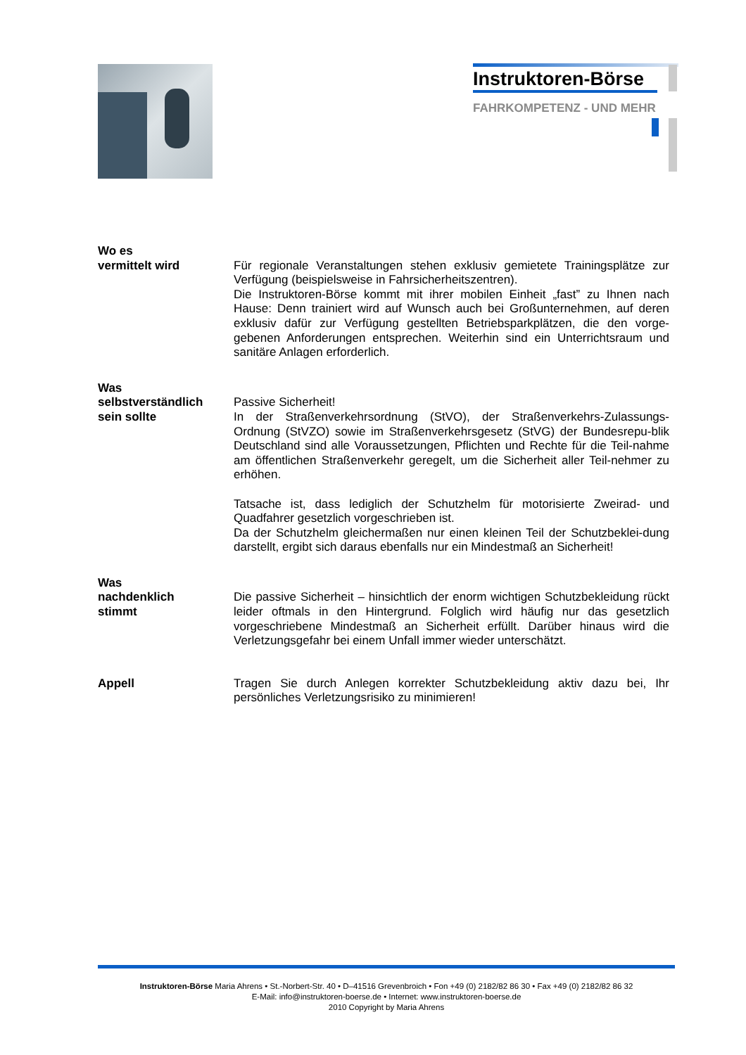Instruktoren-Börse
FAHRKOMPETENZ - UND MEHR
Wo es
vermittelt wird
Für regionale Veranstaltungen stehen exklusiv gemietete Trainingsplätze zur Verfügung (beispielsweise in Fahrsicherheitszentren).
Die Instruktoren-Börse kommt mit ihrer mobilen Einheit „fast” zu Ihnen nach Hause: Denn trainiert wird auf Wunsch auch bei Großunternehmen, auf deren exklusiv dafür zur Verfügung gestellten Betriebsparkplätzen, die den vorge-gebenen Anforderungen entsprechen. Weiterhin sind ein Unterrichtsraum und sanitäre Anlagen erforderlich.
Was
selbstverständlich
sein sollte
Passive Sicherheit!
In der Straßenverkehrsordnung (StVO), der Straßenverkehrs-Zulassungs-Ordnung (StVZO) sowie im Straßenverkehrsgesetz (StVG) der Bundesrepu-blik Deutschland sind alle Voraussetzungen, Pflichten und Rechte für die Teil-nahme am öffentlichen Straßenverkehr geregelt, um die Sicherheit aller Teil-nehmer zu erhöhen.
Tatsache ist, dass lediglich der Schutzhelm für motorisierte Zweirad- und Quadfahrer gesetzlich vorgeschrieben ist.
Da der Schutzhelm gleichermaßen nur einen kleinen Teil der Schutzbeklei-dung darstellt, ergibt sich daraus ebenfalls nur ein Mindestmaß an Sicherheit!
Was
nachdenklich
stimmt
Die passive Sicherheit – hinsichtlich der enorm wichtigen Schutzbekleidung rückt leider oftmals in den Hintergrund. Folglich wird häufig nur das gesetzlich vorgeschriebene Mindestmaß an Sicherheit erfüllt. Darüber hinaus wird die Verletzungsgefahr bei einem Unfall immer wieder unterschätzt.
Appell Tragen Sie durch Anlegen korrekter Schutzbekleidung aktiv dazu bei, Ihr persönliches Verletzungsrisiko zu minimieren!
Instruktoren-Börse Maria Ahrens • St.-Norbert-Str. 40 • D–41516 Grevenbroich • Fon +49 (0) 2182/82 86 30 • Fax +49 (0) 2182/82 86 32
E-Mail: info@instruktoren-boerse.de • Internet: www.instruktoren-boerse.de
2010 Copyright by Maria Ahrens